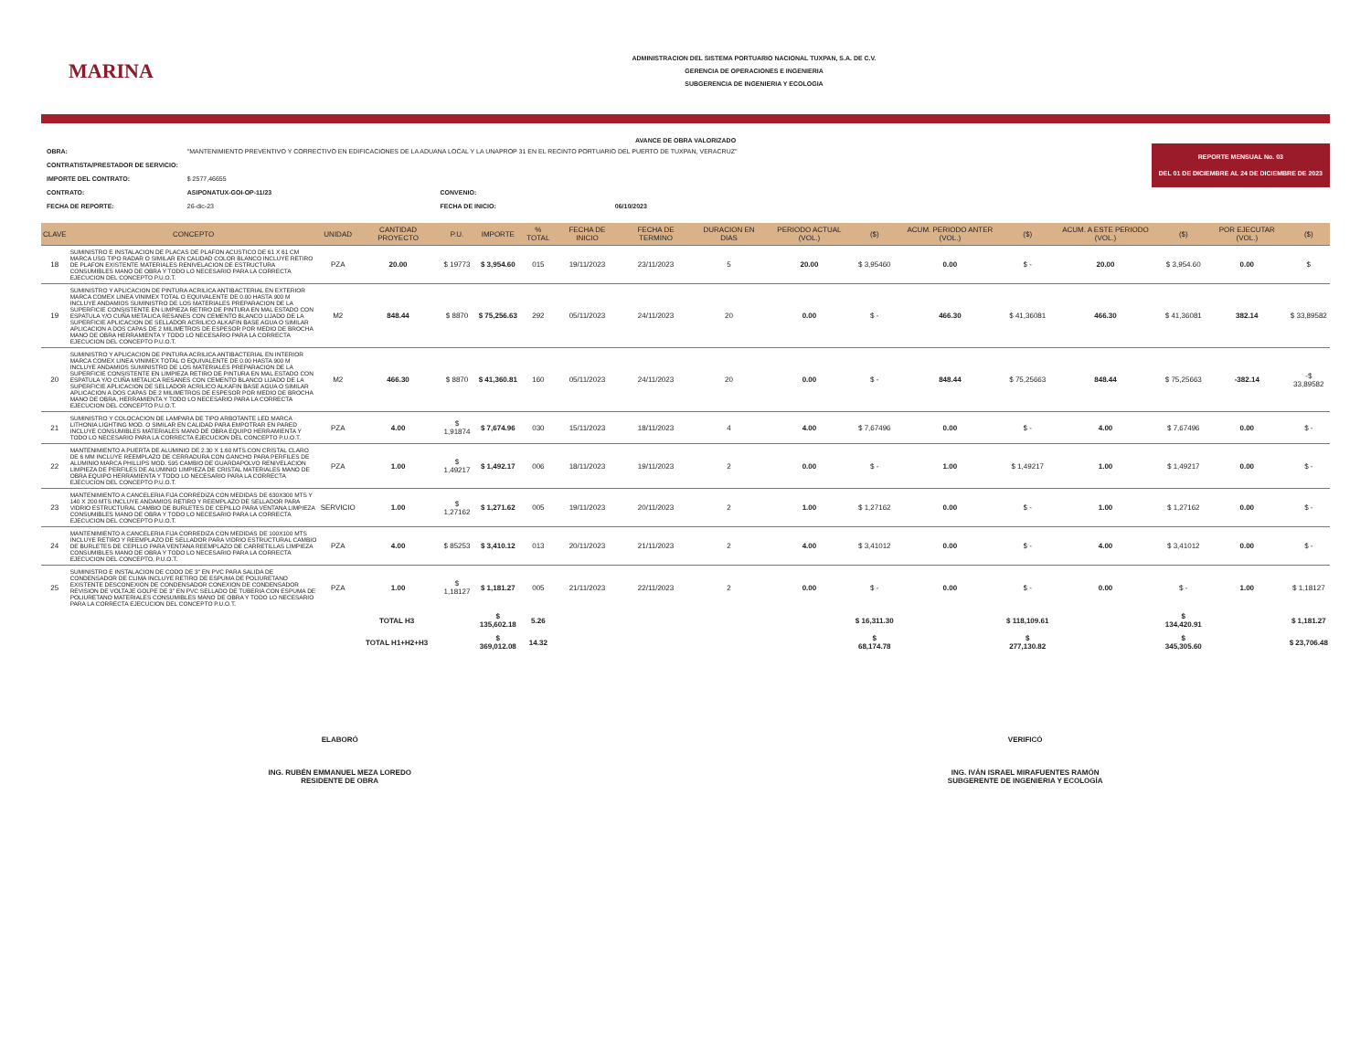MARINA
ADMINISTRACION DEL SISTEMA PORTUARIO NACIONAL TUXPAN, S.A. DE C.V.
GERENCIA DE OPERACIONES E INGENIERIA
SUBGERENCIA DE INGENIERIA Y ECOLOGIA
AVANCE DE OBRA VALORIZADO
REPORTE MENSUAL No. 03
DEL 01 DE DICIEMBRE AL 24 DE DICIEMBRE DE 2023
| OBRA: | "MANTENIMIENTO PREVENTIVO Y CORRECTIVO EN EDIFICACIONES DE LA ADUANA LOCAL Y LA UNAPROP 31 EN EL RECINTO PORTUARIO DEL PUERTO DE TUXPAN, VERACRUZ" | | | |
| CONTRATISTA/PRESTADOR DE SERVICIO: | | | | |
| IMPORTE DEL CONTRATO: | $ 2577,46655 | | | |
| CONTRATO: | ASIPONATUX-GOI-OP-11/23 | CONVENIO: | | |
| FECHA DE REPORTE: | 26-dic-23 | FECHA DE INICIO: | 06/10/2023 | |
| CLAVE | CONCEPTO | UNIDAD | CANTIDAD PROYECTO | P.U. | IMPORTE | % TOTAL | FECHA DE INICIO | FECHA DE TERMINO | DURACION EN DIAS | PERIODO ACTUAL (VOL.) | ($) | ACUM. PERIODO ANTER (VOL.) | ($) | ACUM. A ESTE PERIODO (VOL.) | ($) | POR EJECUTAR (VOL.) | ($) |
| --- | --- | --- | --- | --- | --- | --- | --- | --- | --- | --- | --- | --- | --- | --- | --- | --- | --- |
| 18 | SUMINISTRO E INSTALACION DE PLACAS DE PLAFON ACUSTICO DE 61 X 61 CM MARCA USG TIPO RADAR O SIMILAR EN CALIDAD COLOR BLANCO INCLUYE RETIRO DE PLAFON EXISTENTE MATERIALES RENIVELACION DE ESTRUCTURA CONSUMIBLES MANO DE OBRA Y TODO LO NECESARIO PARA LA CORRECTA EJECUCION DEL CONCEPTO P.U.O.T. | PZA | 20.00 | $ 19773 | $ 3,954.60 | 015 | 19/11/2023 | 23/11/2023 | 5 | 20.00 | $ 3,95460 | 0.00 | $ - | 20.00 | $ 3,954.60 | 0.00 | $ |
| 19 | SUMINISTRO Y APLICACION DE PINTURA ACRILICA ANTIBACTERIAL EN EXTERIOR MARCA COMEX LINEA VINIMEX TOTAL O EQUIVALENTE DE 0.00 HASTA 900 M INCLUYE ANDAMIOS SUMINISTRO DE LOS MATERIALES PREPARACION DE LA SUPERFICIE CONSISTENTE EN LIMPIEZA RETIRO DE PINTURA EN MAL ESTADO CON ESPATULA Y/O CUÑA METALICA RESANES CON CEMENTO BLANCO LIJADO DE LA SUPERFICIE APLICACION DE SELLADOR ACRILICO ALKAFIN BASE AGUA O SIMILAR APLICACION A DOS CAPAS DE 2 MILIMETROS DE ESPESOR POR MEDIO DE BROCHA MANO DE OBRA HERRAMIENTA Y TODO LO NECESARIO PARA LA CORRECTA EJECUCION DEL CONCEPTO P.U.O.T. | M2 | 848.44 | $ 8870 | $ 75,256.63 | 292 | 05/11/2023 | 24/11/2023 | 20 | 0.00 | $ - | 466.30 | $ 41,36081 | 466.30 | $ 41,36081 | 382.14 | $ 33,89582 |
| 20 | SUMINISTRO Y APLICACION DE PINTURA ACRILICA ANTIBACTERIAL EN INTERIOR MARCA COMEX LINEA VINIMEX TOTAL O EQUIVALENTE DE 0.00 HASTA 900 M INCLUYE ANDAMIOS SUMINISTRO DE LOS MATERIALES PREPARACION DE LA SUPERFICIE CONSISTENTE EN LIMPIEZA RETIRO DE PINTURA EN MAL ESTADO CON ESPATULA Y/O CUÑA METALICA RESANES CON CEMENTO BLANCO LIJADO DE LA SUPERFICIE APLICACION DE SELLADOR ACRILICO ALKAFIN BASE AGUA O SIMILAR APLICACION A DOS CAPAS DE 2 MILIMETROS DE ESPESOR POR MEDIO DE BROCHA MANO DE OBRA, HERRAMIENTA Y TODO LO NECESARIO PARA LA CORRECTA EJECUCION DEL CONCEPTO P.U.O.T. | M2 | 466.30 | $ 8870 | $ 41,360.81 | 160 | 05/11/2023 | 24/11/2023 | 20 | 0.00 | $ - | 848.44 | $ 75,25663 | 848.44 | $ 75,25663 | -382.14 | -$ 33,89582 |
| 21 | SUMINISTRO Y COLOCACION DE LAMPARA DE TIPO ARBOTANTE LED MARCA LITHONIA LIGHTING MOD. O SIMILAR EN CALIDAD PARA EMPOTRAR EN PARED INCLUYE CONSUMIBLES MATERIALES MANO DE OBRA EQUIPO HERRAMIENTA Y TODO LO NECESARIO PARA LA CORRECTA EJECUCION DEL CONCEPTO P.U.O.T. | PZA | 4.00 | $ 1,91874 | $ 7,674.96 | 030 | 15/11/2023 | 18/11/2023 | 4 | 4.00 | $ 7,67496 | 0.00 | $ - | 4.00 | $ 7,67496 | 0.00 | $ - |
| 22 | MANTENIMIENTO A PUERTA DE ALUMINIO DE 2.30 X 1.60 MTS CON CRISTAL CLARO DE 6 MM INCLUYE REEMPLAZO DE CERRADURA CON GANCHO PARA PERFILES DE ALUMINIO MARCA PHILLIPS MOD. 595 CAMBIO DE GUARDAPOLVO RENIVELACION LIMPIEZA DE PERFILES DE ALUMINIO LIMPIEZA DE CRISTAL MATERIALES MANO DE OBRA EQUIPO HERRAMIENTA Y TODO LO NECESARIO PARA LA CORRECTA EJECUCION DEL CONCEPTO P.U.O.T. | PZA | 1.00 | $ 1,49217 | $ 1,492.17 | 006 | 18/11/2023 | 19/11/2023 | 2 | 0.00 | $ - | 1.00 | $ 1,49217 | 1.00 | $ 1,49217 | 0.00 | $ - |
| 23 | MANTENIMIENTO A CANCELERIA FIJA CORREDIZA CON MEDIDAS DE 630X300 MTS Y 140 X 200 MTS INCLUYE ANDAMIOS RETIRO Y REEMPLAZO DE SELLADOR PARA VIDRIO ESTRUCTURAL CAMBIO DE BURLETES DE CEPILLO PARA VENTANA LIMPIEZA CONSUMIBLES MANO DE OBRA Y TODO LO NECESARIO PARA LA CORRECTA EJECUCION DEL CONCEPTO P.U.O.T. | SERVICIO | 1.00 | $ 1,27162 | $ 1,271.62 | 005 | 19/11/2023 | 20/11/2023 | 2 | 1.00 | $ 1,27162 | 0.00 | $ - | 1.00 | $ 1,27162 | 0.00 | $ - |
| 24 | MANTENIMIENTO A CANCELERIA FIJA CORREDIZA CON MEDIDAS DE 100X100 MTS INCLUYE RETIRO Y REEMPLAZO DE SELLADOR PARA VIDRIO ESTRUCTURAL CAMBIO DE BURLETES DE CEPILLO PARA VENTANA REEMPLAZO DE CARRETILLAS LIMPIEZA CONSUMIBLES MANO DE OBRA Y TODO LO NECESARIO PARA LA CORRECTA EJECUCION DEL CONCEPTO, P.U.O.T. | PZA | 4.00 | $ 85253 | $ 3,410.12 | 013 | 20/11/2023 | 21/11/2023 | 2 | 4.00 | $ 3,41012 | 0.00 | $ - | 4.00 | $ 3,41012 | 0.00 | $ - |
| 25 | SUMINISTRO E INSTALACION DE CODO DE 3" EN PVC PARA SALIDA DE CONDENSADOR DE CLIMA INCLUYE RETIRO DE ESPUMA DE POLIURETANO EXISTENTE DESCONEXION DE CONDENSADOR CONEXION DE CONDENSADOR REVISION DE VOLTAJE GOLPE DE 3" EN PVC SELLADO DE TUBERIA CON ESPUMA DE POLIURETANO MATERIALES CONSUMIBLES MANO DE OBRA Y TODO LO NECESARIO PARA LA CORRECTA EJECUCION DEL CONCEPTO P.U.O.T. | PZA | 1.00 | $ 1,18127 | $ 1,181.27 | 005 | 21/11/2023 | 22/11/2023 | 2 | 0.00 | $ - | 0.00 | $ - | 0.00 | $ - | 1.00 | $ 1,18127 |
| | | TOTAL H3 | | | $ 135,602.18 | 5.26 | | | | | $ 16,311.30 | | $ 118,109.61 | | $ 134,420.91 | | $ 1,181.27 |
| | | TOTAL H1+H2+H3 | | | $ 369,012.08 | 14.32 | | | | | $ 68,174.78 | | $ 277,130.82 | | $ 345,305.60 | | $ 23,706.48 |
ELABORÓ
ING. RUBÉN EMMANUEL MEZA LOREDO
RESIDENTE DE OBRA
VERIFICÓ
ING. IVÁN ISRAEL MIRAFUENTES RAMÓN
SUBGERENTE DE INGENIERIA Y ECOLOGÍA